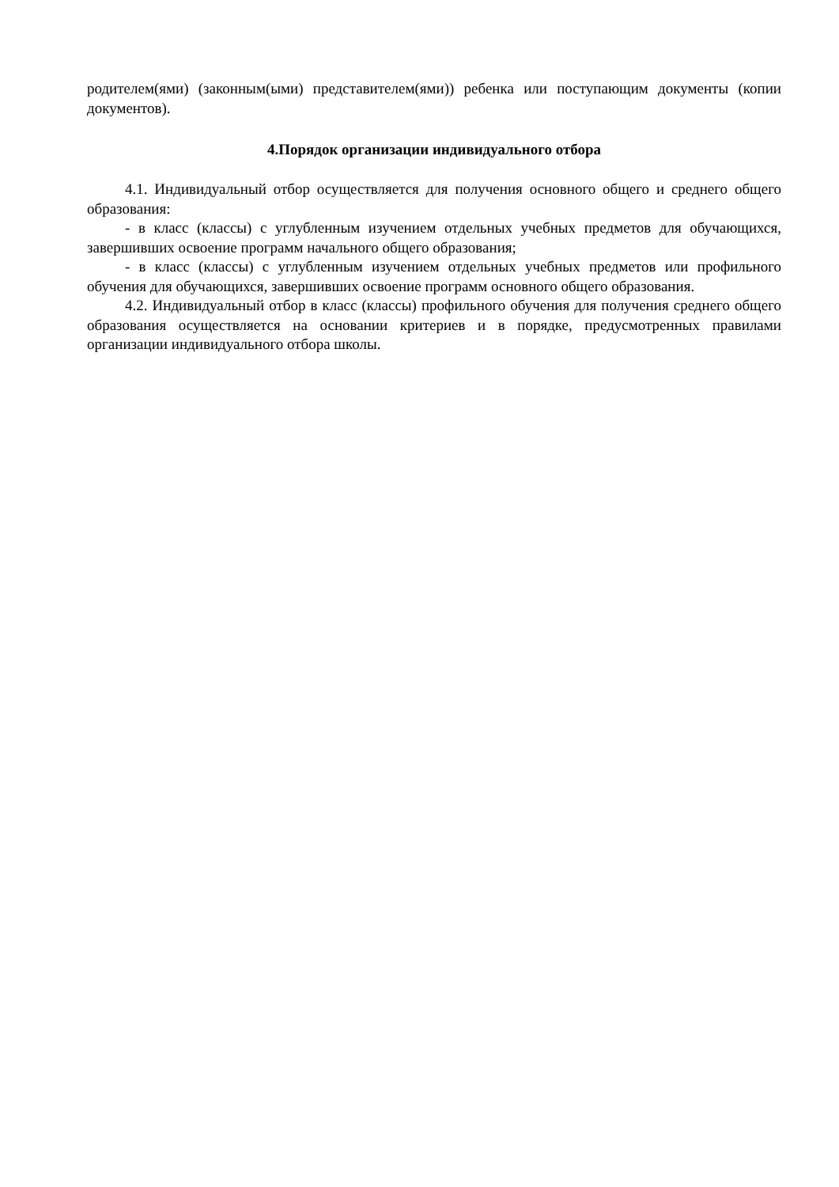родителем(ями) (законным(ыми) представителем(ями)) ребенка или поступающим документы (копии документов).
4.Порядок организации индивидуального отбора
4.1. Индивидуальный отбор осуществляется для получения основного общего и среднего общего образования:
- в класс (классы) с углубленным изучением отдельных учебных предметов для обучающихся, завершивших освоение программ начального общего образования;
- в класс (классы) с углубленным изучением отдельных учебных предметов или профильного обучения для обучающихся, завершивших освоение программ основного общего образования.
4.2. Индивидуальный отбор в класс (классы) профильного обучения для получения среднего общего образования осуществляется на основании критериев и в порядке, предусмотренных правилами организации индивидуального отбора школы.